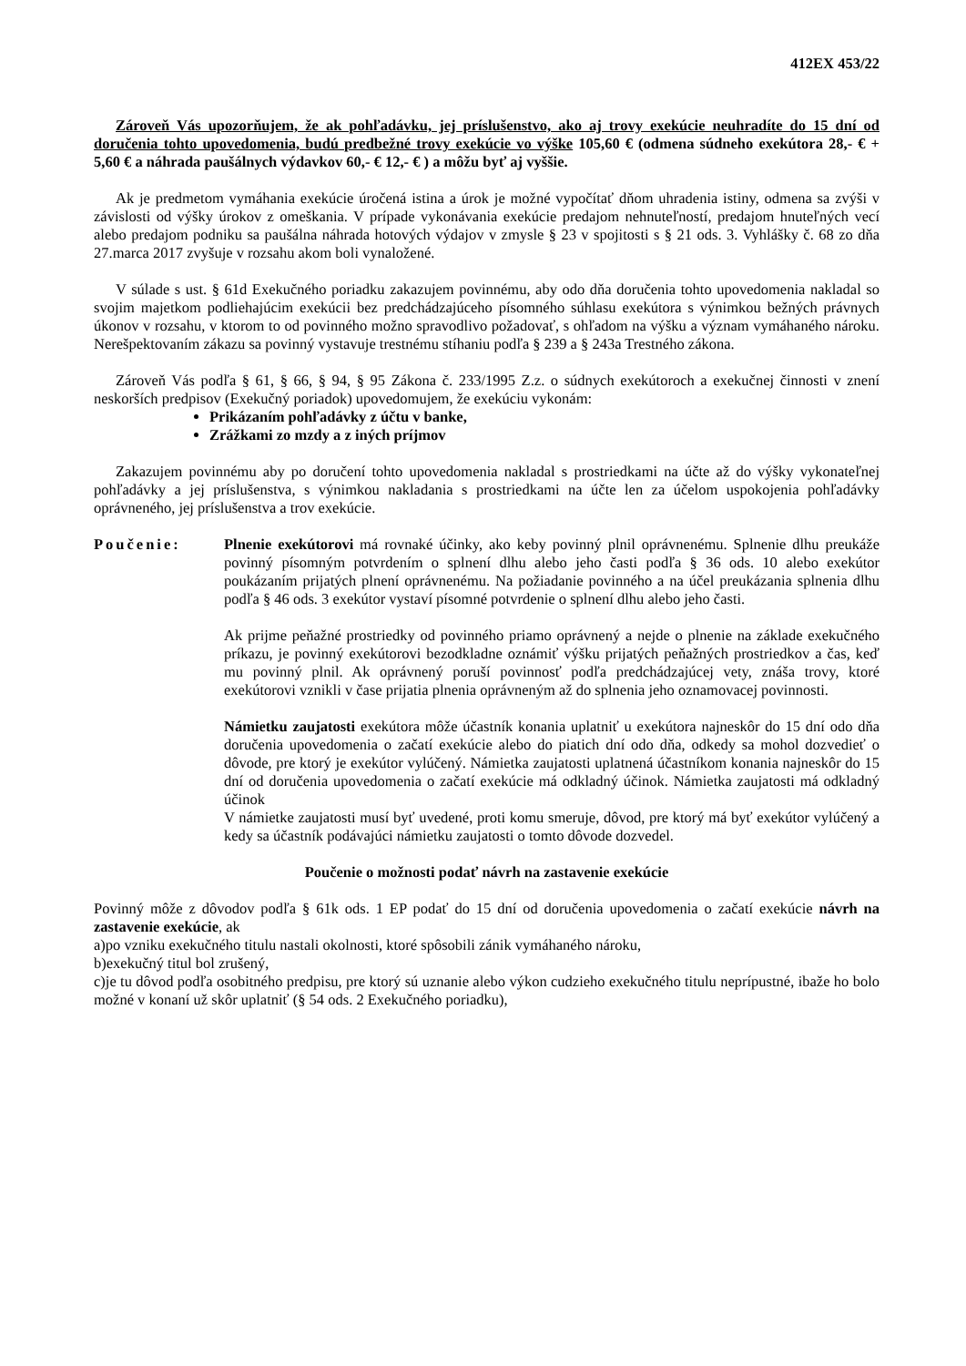412EX 453/22
Zároveň Vás upozorňujem, že ak pohľadávku, jej príslušenstvo, ako aj trovy exekúcie neuhradíte do 15 dní od doručenia tohto upovedomenia, budú predbežné trovy exekúcie vo výške 105,60 € (odmena súdneho exekútora 28,- € + 5,60 € a náhrada paušálnych výdavkov 60,- € 12,- € ) a môžu byť aj vyššie.
Ak je predmetom vymáhania exekúcie úročená istina a úrok je možné vypočítať dňom uhradenia istiny, odmena sa zvýši v závislosti od výšky úrokov z omeškania. V prípade vykonávania exekúcie predajom nehnuteľností, predajom hnuteľných vecí alebo predajom podniku sa paušálna náhrada hotových výdajov v zmysle § 23 v spojitosti s § 21 ods. 3. Vyhlášky č. 68 zo dňa 27.marca 2017 zvyšuje v rozsahu akom boli vynaložené.
V súlade s ust. § 61d Exekučného poriadku zakazujem povinnému, aby odo dňa doručenia tohto upovedomenia nakladal so svojim majetkom podliehajúcim exekúcii bez predchádzajúceho písomného súhlasu exekútora s výnimkou bežných právnych úkonov v rozsahu, v ktorom to od povinného možno spravodlivo požadovať, s ohľadom na výšku a význam vymáhaného nároku. Nerešpektovaním zákazu sa povinný vystavuje trestnému stíhaniu podľa § 239 a § 243a Trestného zákona.
Zároveň Vás podľa § 61, § 66, § 94, § 95 Zákona č. 233/1995 Z.z. o súdnych exekútoroch a exekučnej činnosti v znení neskorších predpisov (Exekučný poriadok) upovedomujem, že exekúciu vykonám:
Prikázaním pohľadávky z účtu v banke,
Zrážkami zo mzdy a z iných príjmov
Zakazujem povinnému aby po doručení tohto upovedomenia nakladal s prostriedkami na účte až do výšky vykonateľnej pohľadávky a jej príslušenstva, s výnimkou nakladania s prostriedkami na účte len za účelom uspokojenia pohľadávky oprávneného, jej príslušenstva a trov exekúcie.
Poučenie: Plnenie exekútorovi má rovnaké účinky, ako keby povinný plnil oprávnenému. Splnenie dlhu preukáže povinný písomným potvrdením o splnení dlhu alebo jeho časti podľa § 36 ods. 10 alebo exekútor poukázaním prijatých plnení oprávnenému. Na požiadanie povinného a na účel preukázania splnenia dlhu podľa § 46 ods. 3 exekútor vystaví písomné potvrdenie o splnení dlhu alebo jeho časti.
Ak prijme peňažné prostriedky od povinného priamo oprávnený a nejde o plnenie na základe exekučného príkazu, je povinný exekútorovi bezodkladne oznámiť výšku prijatých peňažných prostriedkov a čas, keď mu povinný plnil. Ak oprávnený poruší povinnosť podľa predchádzajúcej vety, znáša trovy, ktoré exekútorovi vznikli v čase prijatia plnenia oprávneným až do splnenia jeho oznamovacej povinnosti.
Námietku zaujatosti exekútora môže účastník konania uplatniť u exekútora najneskôr do 15 dní odo dňa doručenia upovedomenia o začatí exekúcie alebo do piatich dní odo dňa, odkedy sa mohol dozvedieť o dôvode, pre ktorý je exekútor vylúčený. Námietka zaujatosti uplatnená účastníkom konania najneskôr do 15 dní od doručenia upovedomenia o začatí exekúcie má odkladný účinok. Námietka zaujatosti má odkladný účinok
V námietke zaujatosti musí byť uvedené, proti komu smeruje, dôvod, pre ktorý má byť exekútor vylúčený a kedy sa účastník podávajúci námietku zaujatosti o tomto dôvode dozvedel.
Poučenie o možnosti podať návrh na zastavenie exekúcie
Povinný môže z dôvodov podľa § 61k ods. 1 EP podať do 15 dní od doručenia upovedomenia o začatí exekúcie návrh na zastavenie exekúcie, ak
a)po vzniku exekučného titulu nastali okolnosti, ktoré spôsobili zánik vymáhaného nároku,
b)exekučný titul bol zrušený,
c)je tu dôvod podľa osobitného predpisu, pre ktorý sú uznanie alebo výkon cudzieho exekučného titulu neprípustné, ibaže ho bolo možné v konaní už skôr uplatniť (§ 54 ods. 2 Exekučného poriadku),